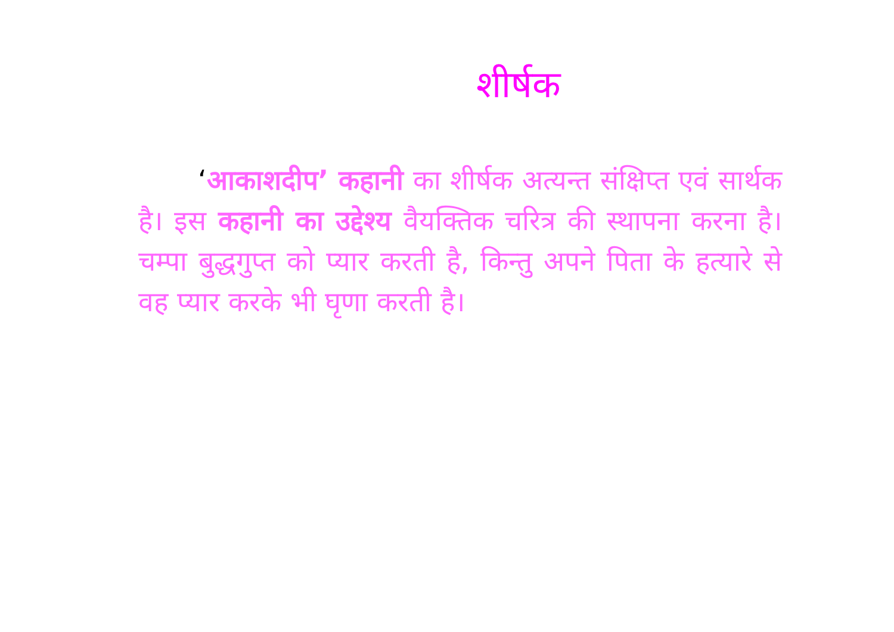शीर्षक
‘आकाशदीप’ कहानी का शीर्षक अत्यन्त संक्षिप्त एवं सार्थक है। इस कहानी का उद्देश्य वैयक्तिक चरित्र की स्थापना करना है। चम्पा बुद्धगुप्त को प्यार करती है, किन्तु अपने पिता के हत्यारे से वह प्यार करके भी घृणा करती है।